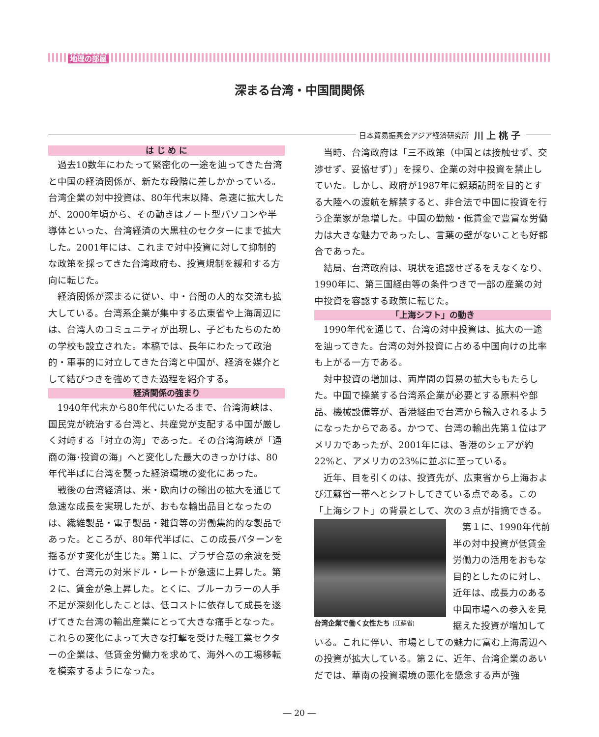地理の部屋
深まる台湾・中国間関係
日本貿易振興会アジア経済研究所 川上桃子
は じ め に
過去10数年にわたって緊密化の一途を辿ってきた台湾と中国の経済関係が、新たな段階に差しかかっている。台湾企業の対中投資は、80年代末以降、急速に拡大したが、2000年頃から、その動きはノート型パソコンや半導体といった、台湾経済の大黒柱のセクターにまで拡大した。2001年には、これまで対中投資に対して抑制的な政策を採ってきた台湾政府も、投資規制を緩和する方向に転じた。
経済関係が深まるに従い、中・台間の人的な交流も拡大している。台湾系企業が集中する広東省や上海周辺には、台湾人のコミュニティが出現し、子どもたちのための学校も設立された。本稿では、長年にわたって政治的・軍事的に対立してきた台湾と中国が、経済を媒介として結びつきを強めてきた過程を紹介する。
経済関係の強まり
1940年代末から80年代にいたるまで、台湾海峡は、国民党が統治する台湾と、共産党が支配する中国が厳しく対峙する「対立の海」であった。その台湾海峡が「通商の海･投資の海」へと変化した最大のきっかけは、80年代半ばに台湾を襲った経済環境の変化にあった。
戦後の台湾経済は、米・欧向けの輸出の拡大を通じて急速な成長を実現したが、おもな輸出品目となったのは、繊維製品・電子製品・雑貨等の労働集約的な製品であった。ところが、80年代半ばに、この成長パターンを揺るがす変化が生じた。第１に、プラザ合意の余波を受けて、台湾元の対米ドル・レートが急速に上昇した。第２に、賃金が急上昇した。とくに、ブルーカラーの人手不足が深刻化したことは、低コストに依存して成長を遂げてきた台湾の輸出産業にとって大きな痛手となった。これらの変化によって大きな打撃を受けた軽工業セクターの企業は、低賃金労働力を求めて、海外への工場移転を模索するようになった。
当時、台湾政府は「三不政策（中国とは接触せず、交渉せず、妥協せず）」を採り、企業の対中投資を禁止していた。しかし、政府が1987年に親類訪問を目的とする大陸への渡航を解禁すると、非合法で中国に投資を行う企業家が急増した。中国の勤勉・低賃金で豊富な労働力は大きな魅力であったし、言葉の壁がないことも好都合であった。
結局、台湾政府は、現状を追認せざるをえなくなり、1990年に、第三国経由等の条件つきで一部の産業の対中投資を容認する政策に転じた。
「上海シフト」の動き
1990年代を通じて、台湾の対中投資は、拡大の一途を辿ってきた。台湾の対外投資に占める中国向けの比率も上がる一方である。
対中投資の増加は、両岸間の貿易の拡大ももたらした。中国で操業する台湾系企業が必要とする原料や部品、機械設備等が、香港経由で台湾から輸入されるようになったからである。かつて、台湾の輸出先第１位はアメリカであったが、2001年には、香港のシェアが約22%と、アメリカの23%に並ぶに至っている。
近年、目を引くのは、投資先が、広東省から上海および江蘇省一帯へとシフトしてきている点である。この「上海シフト」の背景として、次の３点が指摘できる。
台湾企業で働く女性たち (江蘇省)
第１に、1990年代前半の対中投資が低賃金労働力の活用をおもな目的としたのに対し、近年は、成長力のある中国市場への参入を見据えた投資が増加している。これに伴い、市場としての魅力に富む上海周辺への投資が拡大している。第２に、近年、台湾企業のあいだでは、華南の投資環境の悪化を懸念する声が強
― 20 ―